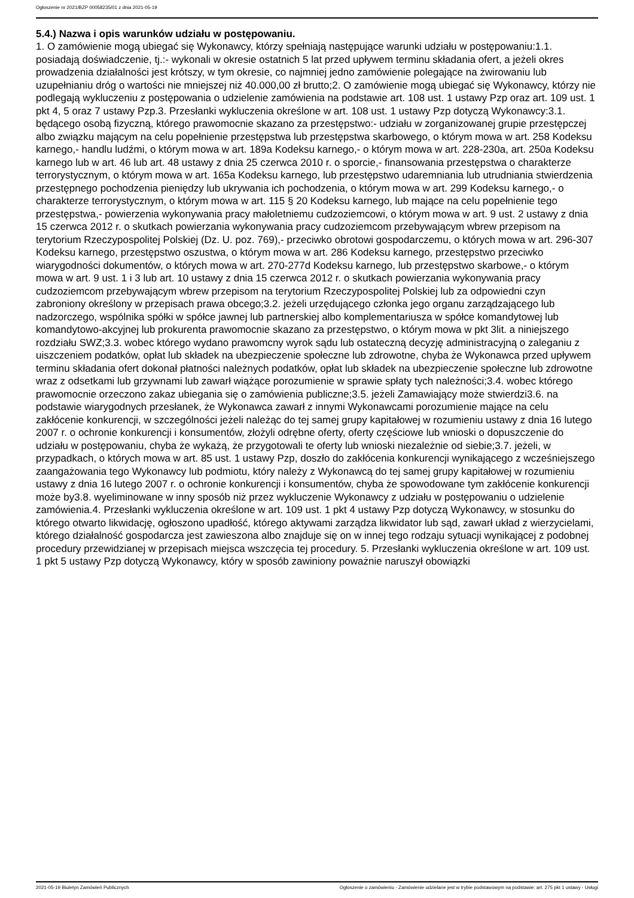Ogłoszenie nr 2021/BZP 00058235/01 z dnia 2021-05-19
5.4.) Nazwa i opis warunków udziału w postępowaniu.
1. O zamówienie mogą ubiegać się Wykonawcy, którzy spełniają następujące warunki udziału w postępowaniu:1.1. posiadają doświadczenie, tj.:- wykonali w okresie ostatnich 5 lat przed upływem terminu składania ofert, a jeżeli okres prowadzenia działalności jest krótszy, w tym okresie, co najmniej jedno zamówienie polegające na żwirowaniu lub uzupełnianiu dróg o wartości nie mniejszej niż 40.000,00 zł brutto;2. O zamówienie mogą ubiegać się Wykonawcy, którzy nie podlegają wykluczeniu z postępowania o udzielenie zamówienia na podstawie art. 108 ust. 1 ustawy Pzp oraz art. 109 ust. 1 pkt 4, 5 oraz 7 ustawy Pzp.3. Przesłanki wykluczenia określone w art. 108 ust. 1 ustawy Pzp dotyczą Wykonawcy:3.1. będącego osobą fizyczną, którego prawomocnie skazano za przestępstwo:- udziału w zorganizowanej grupie przestępczej albo związku mającym na celu popełnienie przestępstwa lub przestępstwa skarbowego, o którym mowa w art. 258 Kodeksu karnego,- handlu ludźmi, o którym mowa w art. 189a Kodeksu karnego,- o którym mowa w art. 228-230a, art. 250a Kodeksu karnego lub w art. 46 lub art. 48 ustawy z dnia 25 czerwca 2010 r. o sporcie,- finansowania przestępstwa o charakterze terrorystycznym, o którym mowa w art. 165a Kodeksu karnego, lub przestępstwo udaremniania lub utrudniania stwierdzenia przestępnego pochodzenia pieniędzy lub ukrywania ich pochodzenia, o którym mowa w art. 299 Kodeksu karnego,- o charakterze terrorystycznym, o którym mowa w art. 115 § 20 Kodeksu karnego, lub mające na celu popełnienie tego przestępstwa,- powierzenia wykonywania pracy małoletniemu cudzoziemcowi, o którym mowa w art. 9 ust. 2 ustawy z dnia 15 czerwca 2012 r. o skutkach powierzania wykonywania pracy cudzoziemcom przebywającym wbrew przepisom na terytorium Rzeczypospolitej Polskiej (Dz. U. poz. 769),- przeciwko obrotowi gospodarczemu, o których mowa w art. 296-307 Kodeksu karnego, przestępstwo oszustwa, o którym mowa w art. 286 Kodeksu karnego, przestępstwo przeciwko wiarygodności dokumentów, o których mowa w art. 270-277d Kodeksu karnego, lub przestępstwo skarbowe,- o którym mowa w art. 9 ust. 1 i 3 lub art. 10 ustawy z dnia 15 czerwca 2012 r. o skutkach powierzania wykonywania pracy cudzoziemcom przebywającym wbrew przepisom na terytorium Rzeczypospolitej Polskiej lub za odpowiedni czyn zabroniony określony w przepisach prawa obcego;3.2. jeżeli urzędującego członka jego organu zarządzającego lub nadzorczego, wspólnika spółki w spółce jawnej lub partnerskiej albo komplementariusza w spółce komandytowej lub komandytowo-akcyjnej lub prokurenta prawomocnie skazano za przestępstwo, o którym mowa w pkt 3lit. a niniejszego rozdziału SWZ;3.3. wobec którego wydano prawomcny wyrok sądu lub ostateczną decyzję administracyjną o zaleganiu z uiszczeniem podatków, opłat lub składek na ubezpieczenie społeczne lub zdrowotne, chyba że Wykonawca przed upływem terminu składania ofert dokonał płatności należnych podatków, opłat lub składek na ubezpieczenie społeczne lub zdrowotne wraz z odsetkami lub grzywnami lub zawarł wiążące porozumienie w sprawie spłaty tych należności;3.4. wobec którego prawomocnie orzeczono zakaz ubiegania się o zamówienia publiczne;3.5. jeżeli Zamawiający może stwierdzi3.6. na podstawie wiarygodnych przesłanek, że Wykonawca zawarł z innymi Wykonawcami porozumienie mające na celu zakłócenie konkurencji, w szczególności jeżeli należąc do tej samej grupy kapitałowej w rozumieniu ustawy z dnia 16 lutego 2007 r. o ochronie konkurencji i konsumentów, złożyli odrębne oferty, oferty częściowe lub wnioski o dopuszczenie do udziału w postępowaniu, chyba że wykażą, że przygotowali te oferty lub wnioski niezależnie od siebie;3.7. jeżeli, w przypadkach, o których mowa w art. 85 ust. 1 ustawy Pzp, doszło do zakłócenia konkurencji wynikającego z wcześniejszego zaangażowania tego Wykonawcy lub podmiotu, który należy z Wykonawcą do tej samej grupy kapitałowej w rozumieniu ustawy z dnia 16 lutego 2007 r. o ochronie konkurencji i konsumentów, chyba że spowodowane tym zakłócenie konkurencji może by3.8. wyeliminowane w inny sposób niż przez wykluczenie Wykonawcy z udziału w postępowaniu o udzielenie zamówienia.4. Przesłanki wykluczenia określone w art. 109 ust. 1 pkt 4 ustawy Pzp dotyczą Wykonawcy, w stosunku do którego otwarto likwidację, ogłoszono upadłość, którego aktywami zarządza likwidator lub sąd, zawarł układ z wierzycielami, którego działalność gospodarcza jest zawieszona albo znajduje się on w innej tego rodzaju sytuacji wynikającej z podobnej procedury przewidzianej w przepisach miejsca wszczęcia tej procedury. 5. Przesłanki wykluczenia określone w art. 109 ust. 1 pkt 5 ustawy Pzp dotyczą Wykonawcy, który w sposób zawiniony poważnie naruszył obowiązki
2021-05-19 Biuletyn Zamówień Publicznych Ogłoszenie o zamówieniu - Zamówienie udzielane jest w trybie podstawowym na podstawie: art. 275 pkt 1 ustawy - Usługi